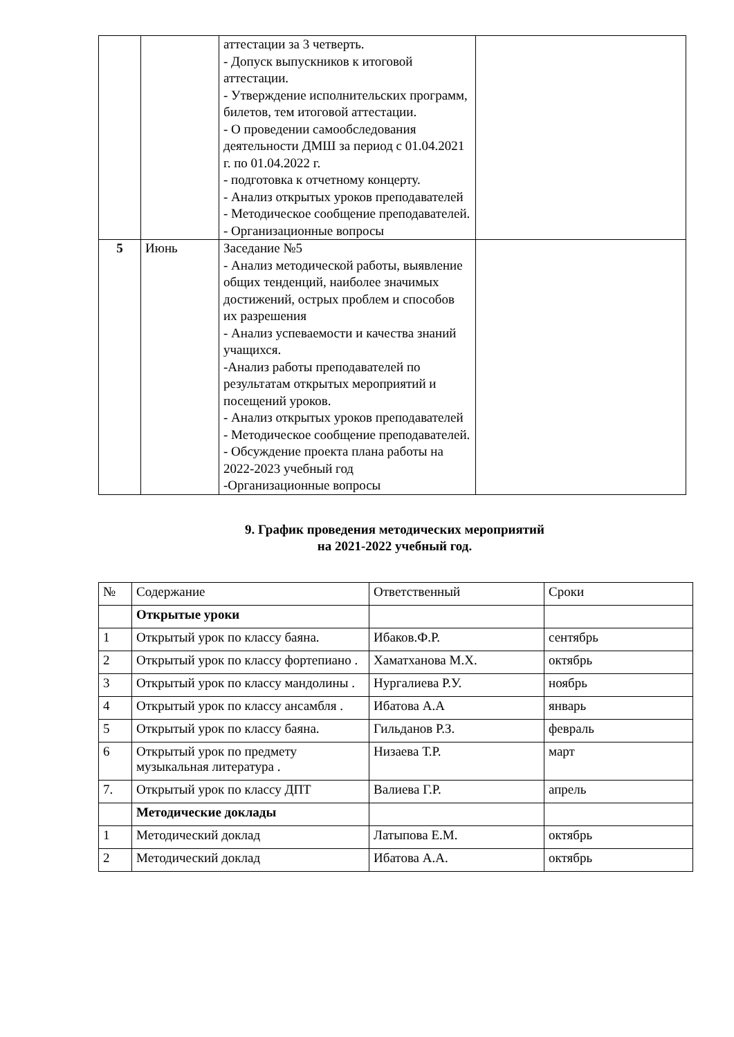| | | аттестации за 3 четверть. - Допуск выпускников к итоговой аттестации. - Утверждение исполнительских программ, билетов, тем итоговой аттестации. - О проведении самообследования деятельности ДМШ за период с 01.04.2021 г. по 01.04.2022 г. - подготовка к отчетному концерту. - Анализ открытых уроков преподавателей - Методическое сообщение преподавателей. - Организационные вопросы | |
| 5 | Июнь | Заседание №5 - Анализ методической работы, выявление общих тенденций, наиболее значимых достижений, острых проблем и способов их разрешения - Анализ успеваемости и качества знаний учащихся. -Анализ работы преподавателей по результатам открытых мероприятий и посещений уроков. - Анализ открытых уроков преподавателей - Методическое сообщение преподавателей. - Обсуждение проекта плана работы на 2022-2023 учебный год -Организационные вопросы | |
9. График проведения методических мероприятий
на 2021-2022 учебный год.
| № | Содержание | Ответственный | Сроки |
| --- | --- | --- | --- |
| | Открытые уроки | | |
| 1 | Открытый урок по классу баяна. | Ибаков.Ф.Р. | сентябрь |
| 2 | Открытый урок по классу фортепиано . | Хаматханова М.Х. | октябрь |
| 3 | Открытый урок по классу мандолины . | Нургалиева Р.У. | ноябрь |
| 4 | Открытый урок по классу ансамбля . | Ибатова А.А | январь |
| 5 | Открытый урок по классу баяна. | Гильданов Р.З. | февраль |
| 6 | Открытый урок по предмету музыкальная литература . | Низаева Т.Р. | март |
| 7. | Открытый урок по классу ДПТ | Валиева Г.Р. | апрель |
| | Методические доклады | | |
| 1 | Методический доклад | Латыпова Е.М. | октябрь |
| 2 | Методический доклад | Ибатова А.А. | октябрь |